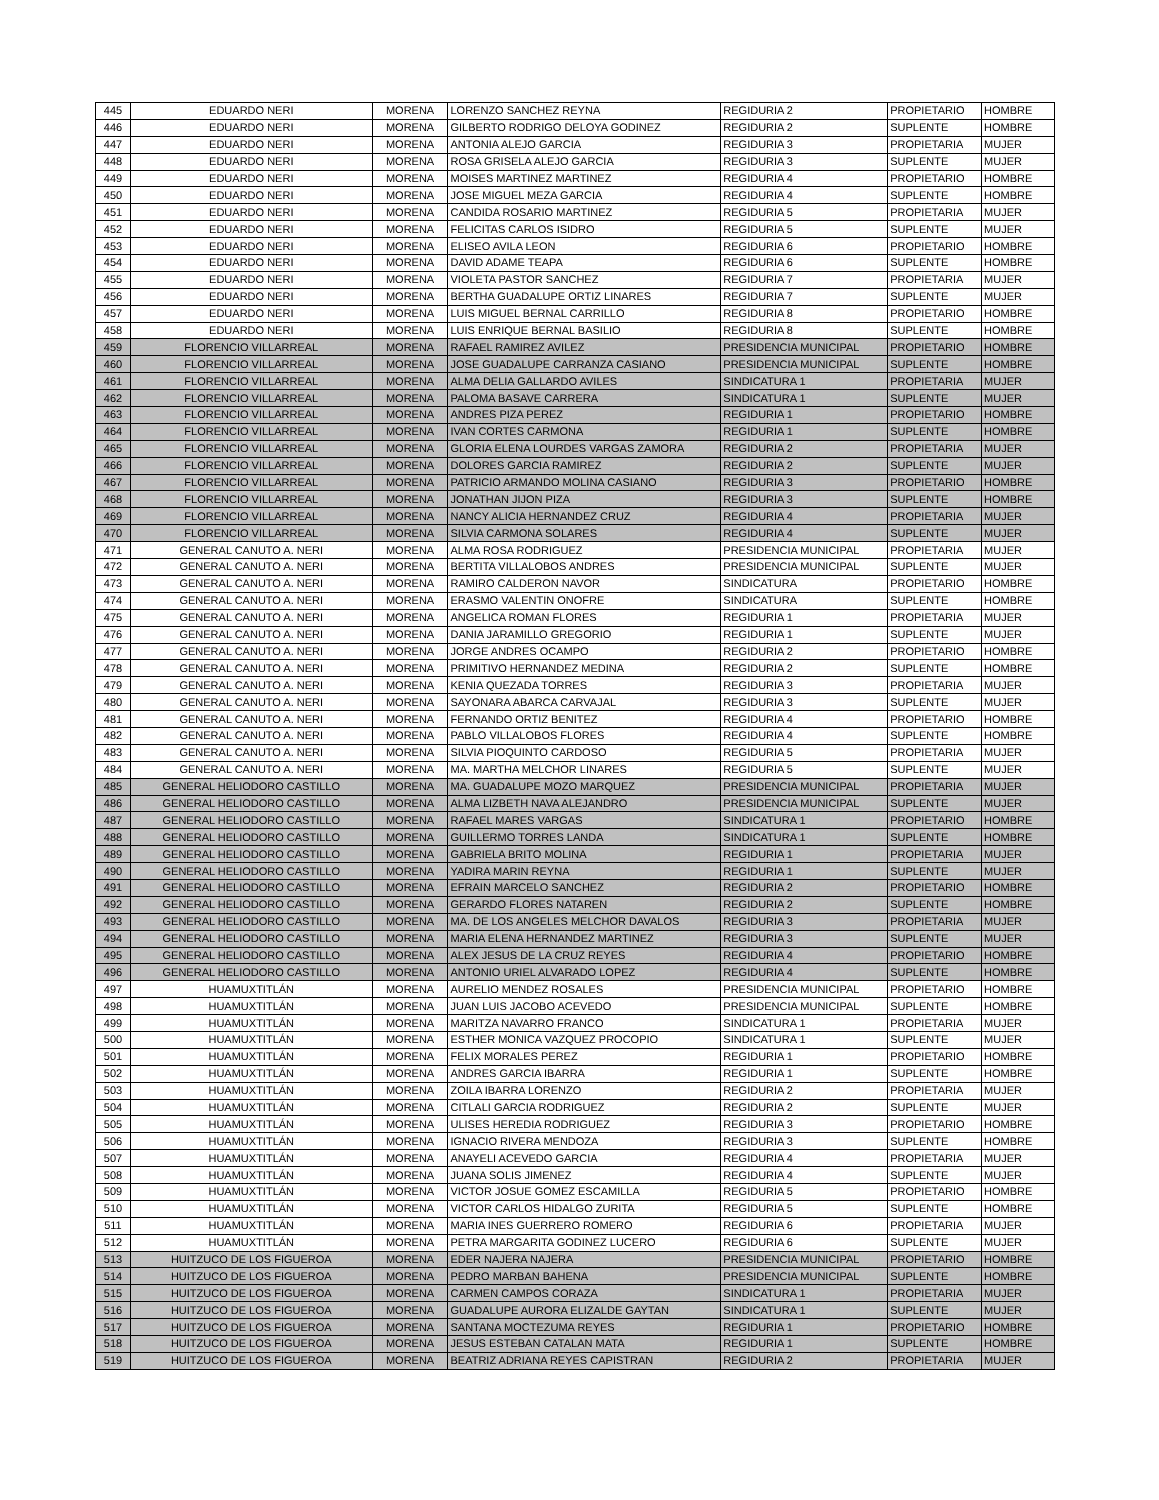| 445 | EDUARDO NERI | MORENA | LORENZO SANCHEZ REYNA | REGIDURIA 2 | PROPIETARIO | HOMBRE |
| 446 | EDUARDO NERI | MORENA | GILBERTO RODRIGO DELOYA GODINEZ | REGIDURIA 2 | SUPLENTE | HOMBRE |
| 447 | EDUARDO NERI | MORENA | ANTONIA ALEJO GARCIA | REGIDURIA 3 | PROPIETARIA | MUJER |
| 448 | EDUARDO NERI | MORENA | ROSA GRISELA ALEJO GARCIA | REGIDURIA 3 | SUPLENTE | MUJER |
| 449 | EDUARDO NERI | MORENA | MOISES MARTINEZ MARTINEZ | REGIDURIA 4 | PROPIETARIO | HOMBRE |
| 450 | EDUARDO NERI | MORENA | JOSE MIGUEL MEZA GARCIA | REGIDURIA 4 | SUPLENTE | HOMBRE |
| 451 | EDUARDO NERI | MORENA | CANDIDA ROSARIO MARTINEZ | REGIDURIA 5 | PROPIETARIA | MUJER |
| 452 | EDUARDO NERI | MORENA | FELICITAS CARLOS ISIDRO | REGIDURIA 5 | SUPLENTE | MUJER |
| 453 | EDUARDO NERI | MORENA | ELISEO AVILA LEON | REGIDURIA 6 | PROPIETARIO | HOMBRE |
| 454 | EDUARDO NERI | MORENA | DAVID ADAME TEAPA | REGIDURIA 6 | SUPLENTE | HOMBRE |
| 455 | EDUARDO NERI | MORENA | VIOLETA PASTOR SANCHEZ | REGIDURIA 7 | PROPIETARIA | MUJER |
| 456 | EDUARDO NERI | MORENA | BERTHA GUADALUPE ORTIZ LINARES | REGIDURIA 7 | SUPLENTE | MUJER |
| 457 | EDUARDO NERI | MORENA | LUIS MIGUEL BERNAL CARRILLO | REGIDURIA 8 | PROPIETARIO | HOMBRE |
| 458 | EDUARDO NERI | MORENA | LUIS ENRIQUE BERNAL BASILIO | REGIDURIA 8 | SUPLENTE | HOMBRE |
| 459 | FLORENCIO VILLARREAL | MORENA | RAFAEL RAMIREZ AVILEZ | PRESIDENCIA MUNICIPAL | PROPIETARIO | HOMBRE |
| 460 | FLORENCIO VILLARREAL | MORENA | JOSE GUADALUPE CARRANZA CASIANO | PRESIDENCIA MUNICIPAL | SUPLENTE | HOMBRE |
| 461 | FLORENCIO VILLARREAL | MORENA | ALMA DELIA GALLARDO AVILES | SINDICATURA 1 | PROPIETARIA | MUJER |
| 462 | FLORENCIO VILLARREAL | MORENA | PALOMA BASAVE CARRERA | SINDICATURA 1 | SUPLENTE | MUJER |
| 463 | FLORENCIO VILLARREAL | MORENA | ANDRES PIZA PEREZ | REGIDURIA 1 | PROPIETARIO | HOMBRE |
| 464 | FLORENCIO VILLARREAL | MORENA | IVAN CORTES CARMONA | REGIDURIA 1 | SUPLENTE | HOMBRE |
| 465 | FLORENCIO VILLARREAL | MORENA | GLORIA ELENA LOURDES VARGAS ZAMORA | REGIDURIA 2 | PROPIETARIA | MUJER |
| 466 | FLORENCIO VILLARREAL | MORENA | DOLORES GARCIA RAMIREZ | REGIDURIA 2 | SUPLENTE | MUJER |
| 467 | FLORENCIO VILLARREAL | MORENA | PATRICIO ARMANDO MOLINA CASIANO | REGIDURIA 3 | PROPIETARIO | HOMBRE |
| 468 | FLORENCIO VILLARREAL | MORENA | JONATHAN JIJON PIZA | REGIDURIA 3 | SUPLENTE | HOMBRE |
| 469 | FLORENCIO VILLARREAL | MORENA | NANCY ALICIA HERNANDEZ CRUZ | REGIDURIA 4 | PROPIETARIA | MUJER |
| 470 | FLORENCIO VILLARREAL | MORENA | SILVIA CARMONA SOLARES | REGIDURIA 4 | SUPLENTE | MUJER |
| 471 | GENERAL CANUTO A. NERI | MORENA | ALMA ROSA RODRIGUEZ | PRESIDENCIA MUNICIPAL | PROPIETARIA | MUJER |
| 472 | GENERAL CANUTO A. NERI | MORENA | BERTITA VILLALOBOS ANDRES | PRESIDENCIA MUNICIPAL | SUPLENTE | MUJER |
| 473 | GENERAL CANUTO A. NERI | MORENA | RAMIRO CALDERON NAVOR | SINDICATURA | PROPIETARIO | HOMBRE |
| 474 | GENERAL CANUTO A. NERI | MORENA | ERASMO VALENTIN ONOFRE | SINDICATURA | SUPLENTE | HOMBRE |
| 475 | GENERAL CANUTO A. NERI | MORENA | ANGELICA ROMAN FLORES | REGIDURIA 1 | PROPIETARIA | MUJER |
| 476 | GENERAL CANUTO A. NERI | MORENA | DANIA JARAMILLO GREGORIO | REGIDURIA 1 | SUPLENTE | MUJER |
| 477 | GENERAL CANUTO A. NERI | MORENA | JORGE ANDRES OCAMPO | REGIDURIA 2 | PROPIETARIO | HOMBRE |
| 478 | GENERAL CANUTO A. NERI | MORENA | PRIMITIVO HERNANDEZ MEDINA | REGIDURIA 2 | SUPLENTE | HOMBRE |
| 479 | GENERAL CANUTO A. NERI | MORENA | KENIA QUEZADA TORRES | REGIDURIA 3 | PROPIETARIA | MUJER |
| 480 | GENERAL CANUTO A. NERI | MORENA | SAYONARA ABARCA CARVAJAL | REGIDURIA 3 | SUPLENTE | MUJER |
| 481 | GENERAL CANUTO A. NERI | MORENA | FERNANDO ORTIZ BENITEZ | REGIDURIA 4 | PROPIETARIO | HOMBRE |
| 482 | GENERAL CANUTO A. NERI | MORENA | PABLO VILLALOBOS FLORES | REGIDURIA 4 | SUPLENTE | HOMBRE |
| 483 | GENERAL CANUTO A. NERI | MORENA | SILVIA PIOQUINTO CARDOSO | REGIDURIA 5 | PROPIETARIA | MUJER |
| 484 | GENERAL CANUTO A. NERI | MORENA | MA. MARTHA MELCHOR LINARES | REGIDURIA 5 | SUPLENTE | MUJER |
| 485 | GENERAL HELIODORO CASTILLO | MORENA | MA. GUADALUPE MOZO MARQUEZ | PRESIDENCIA MUNICIPAL | PROPIETARIA | MUJER |
| 486 | GENERAL HELIODORO CASTILLO | MORENA | ALMA LIZBETH NAVA ALEJANDRO | PRESIDENCIA MUNICIPAL | SUPLENTE | MUJER |
| 487 | GENERAL HELIODORO CASTILLO | MORENA | RAFAEL MARES VARGAS | SINDICATURA 1 | PROPIETARIO | HOMBRE |
| 488 | GENERAL HELIODORO CASTILLO | MORENA | GUILLERMO TORRES LANDA | SINDICATURA 1 | SUPLENTE | HOMBRE |
| 489 | GENERAL HELIODORO CASTILLO | MORENA | GABRIELA BRITO MOLINA | REGIDURIA 1 | PROPIETARIA | MUJER |
| 490 | GENERAL HELIODORO CASTILLO | MORENA | YADIRA MARIN REYNA | REGIDURIA 1 | SUPLENTE | MUJER |
| 491 | GENERAL HELIODORO CASTILLO | MORENA | EFRAIN MARCELO SANCHEZ | REGIDURIA 2 | PROPIETARIO | HOMBRE |
| 492 | GENERAL HELIODORO CASTILLO | MORENA | GERARDO FLORES NATAREN | REGIDURIA 2 | SUPLENTE | HOMBRE |
| 493 | GENERAL HELIODORO CASTILLO | MORENA | MA. DE LOS ANGELES MELCHOR DAVALOS | REGIDURIA 3 | PROPIETARIA | MUJER |
| 494 | GENERAL HELIODORO CASTILLO | MORENA | MARIA ELENA HERNANDEZ MARTINEZ | REGIDURIA 3 | SUPLENTE | MUJER |
| 495 | GENERAL HELIODORO CASTILLO | MORENA | ALEX JESUS DE LA CRUZ REYES | REGIDURIA 4 | PROPIETARIO | HOMBRE |
| 496 | GENERAL HELIODORO CASTILLO | MORENA | ANTONIO URIEL ALVARADO LOPEZ | REGIDURIA 4 | SUPLENTE | HOMBRE |
| 497 | HUAMUXTITLÁN | MORENA | AURELIO MENDEZ ROSALES | PRESIDENCIA MUNICIPAL | PROPIETARIO | HOMBRE |
| 498 | HUAMUXTITLÁN | MORENA | JUAN LUIS JACOBO ACEVEDO | PRESIDENCIA MUNICIPAL | SUPLENTE | HOMBRE |
| 499 | HUAMUXTITLÁN | MORENA | MARITZA NAVARRO FRANCO | SINDICATURA 1 | PROPIETARIA | MUJER |
| 500 | HUAMUXTITLÁN | MORENA | ESTHER MONICA VAZQUEZ PROCOPIO | SINDICATURA 1 | SUPLENTE | MUJER |
| 501 | HUAMUXTITLÁN | MORENA | FELIX MORALES PEREZ | REGIDURIA 1 | PROPIETARIO | HOMBRE |
| 502 | HUAMUXTITLÁN | MORENA | ANDRES GARCIA IBARRA | REGIDURIA 1 | SUPLENTE | HOMBRE |
| 503 | HUAMUXTITLÁN | MORENA | ZOILA IBARRA LORENZO | REGIDURIA 2 | PROPIETARIA | MUJER |
| 504 | HUAMUXTITLÁN | MORENA | CITLALI GARCIA RODRIGUEZ | REGIDURIA 2 | SUPLENTE | MUJER |
| 505 | HUAMUXTITLÁN | MORENA | ULISES HEREDIA RODRIGUEZ | REGIDURIA 3 | PROPIETARIO | HOMBRE |
| 506 | HUAMUXTITLÁN | MORENA | IGNACIO RIVERA MENDOZA | REGIDURIA 3 | SUPLENTE | HOMBRE |
| 507 | HUAMUXTITLÁN | MORENA | ANAYELI ACEVEDO GARCIA | REGIDURIA 4 | PROPIETARIA | MUJER |
| 508 | HUAMUXTITLÁN | MORENA | JUANA SOLIS JIMENEZ | REGIDURIA 4 | SUPLENTE | MUJER |
| 509 | HUAMUXTITLÁN | MORENA | VICTOR JOSUE GOMEZ ESCAMILLA | REGIDURIA 5 | PROPIETARIO | HOMBRE |
| 510 | HUAMUXTITLÁN | MORENA | VICTOR CARLOS HIDALGO ZURITA | REGIDURIA 5 | SUPLENTE | HOMBRE |
| 511 | HUAMUXTITLÁN | MORENA | MARIA INES GUERRERO ROMERO | REGIDURIA 6 | PROPIETARIA | MUJER |
| 512 | HUAMUXTITLÁN | MORENA | PETRA MARGARITA GODINEZ LUCERO | REGIDURIA 6 | SUPLENTE | MUJER |
| 513 | HUITZUCO DE LOS FIGUEROA | MORENA | EDER NAJERA NAJERA | PRESIDENCIA MUNICIPAL | PROPIETARIO | HOMBRE |
| 514 | HUITZUCO DE LOS FIGUEROA | MORENA | PEDRO MARBAN BAHENA | PRESIDENCIA MUNICIPAL | SUPLENTE | HOMBRE |
| 515 | HUITZUCO DE LOS FIGUEROA | MORENA | CARMEN CAMPOS CORAZA | SINDICATURA 1 | PROPIETARIA | MUJER |
| 516 | HUITZUCO DE LOS FIGUEROA | MORENA | GUADALUPE AURORA ELIZALDE GAYTAN | SINDICATURA 1 | SUPLENTE | MUJER |
| 517 | HUITZUCO DE LOS FIGUEROA | MORENA | SANTANA MOCTEZUMA REYES | REGIDURIA 1 | PROPIETARIO | HOMBRE |
| 518 | HUITZUCO DE LOS FIGUEROA | MORENA | JESUS ESTEBAN CATALAN MATA | REGIDURIA 1 | SUPLENTE | HOMBRE |
| 519 | HUITZUCO DE LOS FIGUEROA | MORENA | BEATRIZ ADRIANA REYES CAPISTRAN | REGIDURIA 2 | PROPIETARIA | MUJER |